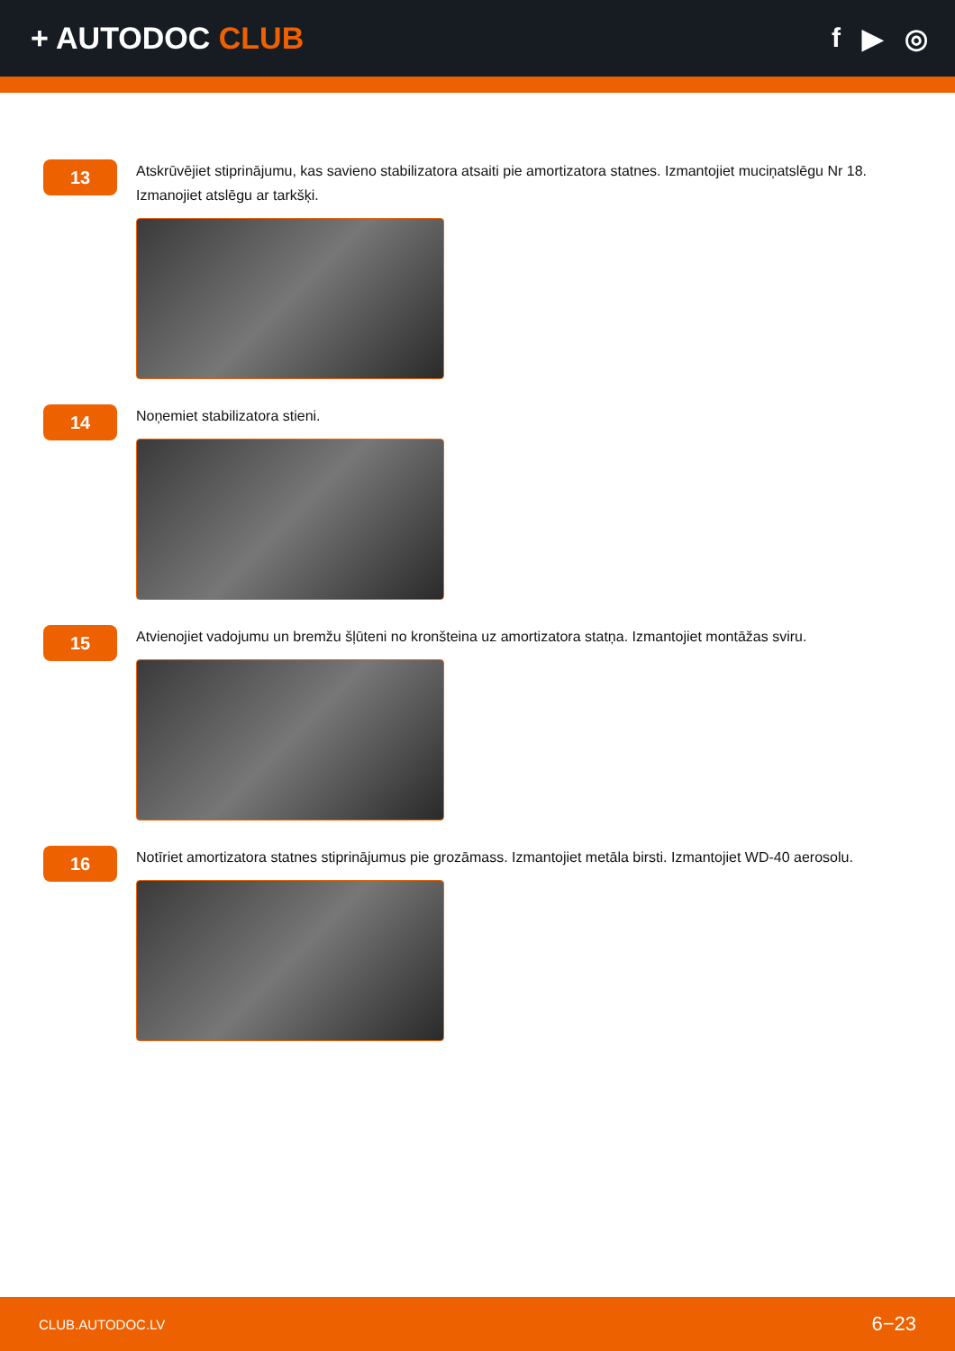+ AUTODOC CLUB f ▶ ◎
13
Atskrūvējiet stiprinājumu, kas savieno stabilizatora atsaiti pie amortizatora statnes. Izmantojiet muciņatslēgu Nr 18. Izmanojiet atslēgu ar tarkšķi.
14
Noņemiet stabilizatora stieni.
15
Atvienojiet vadojumu un bremžu šļūteni no kronšteina uz amortizatora statņa. Izmantojiet montāžas sviru.
16
Notīriet amortizatora statnes stiprinājumus pie grozāmass. Izmantojiet metāla birsti. Izmantojiet WD-40 aerosolu.
CLUB.AUTODOC.LV 6−23